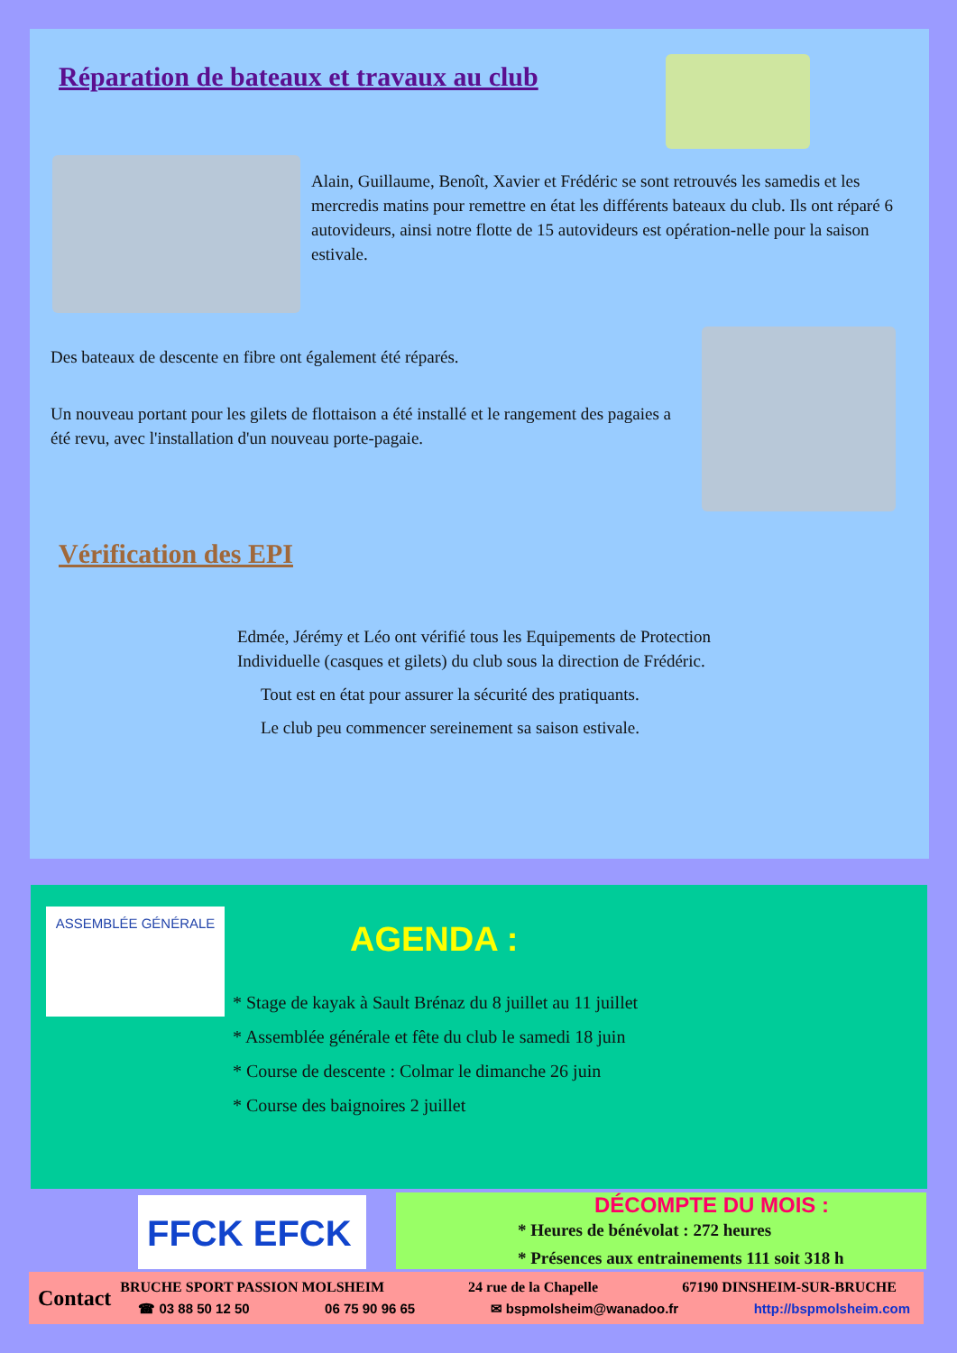Réparation de bateaux et travaux au club
Alain, Guillaume, Benoît, Xavier et Frédéric se sont retrouvés les samedis et les mercredis matins pour remettre en état les différents bateaux du club. Ils ont réparé 6 autovideurs, ainsi notre flotte de 15 autovideurs est opération-nelle pour la saison estivale.
Des bateaux de descente en fibre ont également été réparés.
Un nouveau portant pour les gilets de flottaison a été installé et le rangement des pagaies a été revu, avec l'installation d'un nouveau porte-pagaie.
Vérification des EPI
Edmée, Jérémy et Léo ont vérifié tous les Equipements de Protection Individuelle (casques et gilets) du club sous la direction de Frédéric.
Tout est en état pour assurer la sécurité des pratiquants.
Le club peu commencer sereinement sa saison estivale.
ASSEMBLÉE GÉNÉRALE
AGENDA :
* Stage de kayak à Sault Brénaz du 8 juillet au 11 juillet
* Assemblée générale et fête du club le samedi 18 juin
* Course de descente : Colmar le dimanche 26 juin
* Course des baignoires 2 juillet
FFCK EFCK
DÉCOMPTE DU MOIS :
* Heures de bénévolat : 272 heures
* Présences aux entrainements 111 soit 318 h
Contact
BRUCHE SPORT PASSION MOLSHEIM 24 rue de la Chapelle 67190 DINSHEIM-SUR-BRUCHE
☎ 03 88 50 12 50 06 75 90 96 65 ✉ bspmolsheim@wanadoo.fr http://bspmolsheim.com